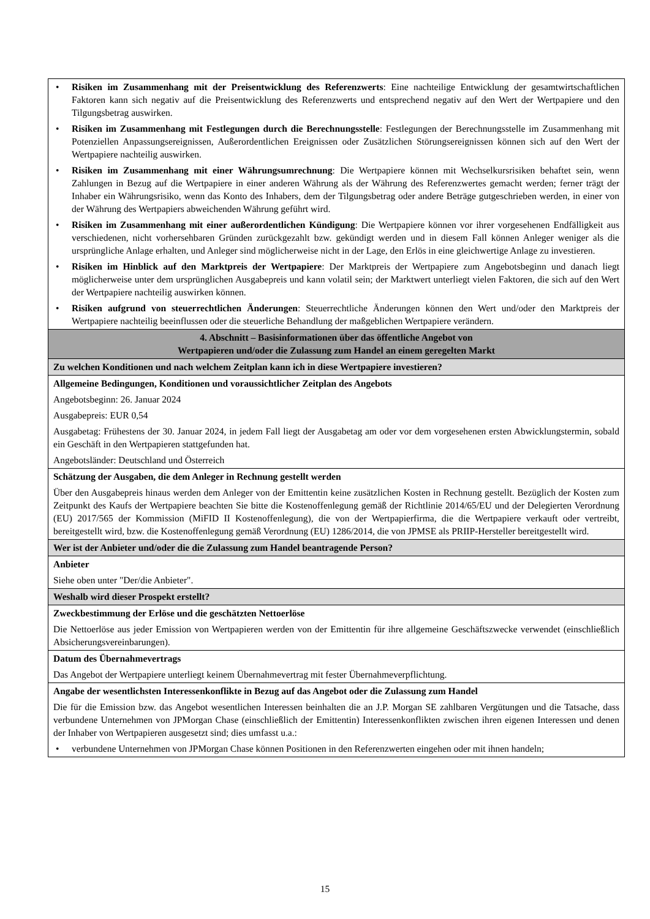| • Risiken im Zusammenhang mit der Preisentwicklung des Referenzwerts : Eine nachteilige Entwicklung der gesamtwirtschaftlichen Faktoren kann sich negativ auf die Preisentwicklung des Referenzwerts und entsprechend negativ auf den Wert der Wertpapiere und den Tilgungsbetrag auswirken. • Risiken im Zusammenhang mit Festlegungen durch die Berechnungsstelle : Festlegungen der Berechnungsstelle im Zusammenhang mit Potenziellen Anpassungsereignissen, Außerordentlichen Ereignissen oder Zusätzlichen Störungsereignissen können sich auf den Wert der Wertpapiere nachteilig auswirken. • Risiken im Zusammenhang mit einer Währungsumrechnung : Die Wertpapiere können mit Wechselkursrisiken behaftet sein, wenn Zahlungen in Bezug auf die Wertpapiere in einer anderen Währung als der Währung des Referenzwertes gemacht werden; ferner trägt der Inhaber ein Währungsrisiko, wenn das Konto des Inhabers, dem der Tilgungsbetrag oder andere Beträge gutgeschrieben werden, in einer von der Währung des Wertpapiers abweichenden Währung geführt wird. • Risiken im Zusammenhang mit einer außerordentlichen Kündigung : Die Wertpapiere können vor ihrer vorgesehenen Endfälligkeit aus verschiedenen, nicht vorhersehbaren Gründen zurückgezahlt bzw. gekündigt werden und in diesem Fall können Anleger weniger als die ursprüngliche Anlage erhalten, und Anleger sind möglicherweise nicht in der Lage, den Erlös in eine gleichwertige Anlage zu investieren. • Risiken im Hinblick auf den Marktpreis der Wertpapiere : Der Marktpreis der Wertpapiere zum Angebotsbeginn und danach liegt möglicherweise unter dem ursprünglichen Ausgabepreis und kann volatil sein; der Marktwert unterliegt vielen Faktoren, die sich auf den Wert der Wertpapiere nachteilig auswirken können. • Risiken aufgrund von steuerrechtlichen Änderungen : Steuerrechtliche Änderungen können den Wert und/oder den Marktpreis der Wertpapiere nachteilig beeinflussen oder die steuerliche Behandlung der maßgeblichen Wertpapiere verändern. |
| 4. Abschnitt – Basisinformationen über das öffentliche Angebot von Wertpapieren und/oder die Zulassung zum Handel an einem geregelten Markt |
| Zu welchen Konditionen und nach welchem Zeitplan kann ich in diese Wertpapiere investieren? |
| Allgemeine Bedingungen, Konditionen und voraussichtlicher Zeitplan des Angebots Angebotsbeginn: 26. Januar 2024 Ausgabepreis: EUR 0,54 Ausgabetag: Frühestens der 30. Januar 2024, in jedem Fall liegt der Ausgabetag am oder vor dem vorgesehenen ersten Abwicklungstermin, sobald ein Geschäft in den Wertpapieren stattgefunden hat. Angebotsländer: Deutschland und Österreich |
| Schätzung der Ausgaben, die dem Anleger in Rechnung gestellt werden Über den Ausgabepreis hinaus werden dem Anleger von der Emittentin keine zusätzlichen Kosten in Rechnung gestellt. Bezüglich der Kosten zum Zeitpunkt des Kaufs der Wertpapiere beachten Sie bitte die Kostenoffenlegung gemäß der Richtlinie 2014/65/EU und der Delegierten Verordnung (EU) 2017/565 der Kommission (MiFID II Kostenoffenlegung), die von der Wertpapierfirma, die die Wertpapiere verkauft oder vertreibt, bereitgestellt wird, bzw. die Kostenoffenlegung gemäß Verordnung (EU) 1286/2014, die von JPMSE als PRIIP-Hersteller bereitgestellt wird. |
| Wer ist der Anbieter und/oder die die Zulassung zum Handel beantragende Person? |
| Anbieter Siehe oben unter "Der/die Anbieter". |
| Weshalb wird dieser Prospekt erstellt? |
| Zweckbestimmung der Erlöse und die geschätzten Nettoerlöse Die Nettoerlöse aus jeder Emission von Wertpapieren werden von der Emittentin für ihre allgemeine Geschäftszwecke verwendet (einschließlich Absicherungsvereinbarungen). |
| Datum des Übernahmevertrags Das Angebot der Wertpapiere unterliegt keinem Übernahmevertrag mit fester Übernahmeverpflichtung. |
| Angabe der wesentlichsten Interessenkonflikte in Bezug auf das Angebot oder die Zulassung zum Handel Die für die Emission bzw. das Angebot wesentlichen Interessen beinhalten die an J.P. Morgan SE zahlbaren Vergütungen und die Tatsache, dass verbundene Unternehmen von JPMorgan Chase (einschließlich der Emittentin) Interessenkonflikten zwischen ihren eigenen Interessen und denen der Inhaber von Wertpapieren ausgesetzt sind; dies umfasst u.a.: • verbundene Unternehmen von JPMorgan Chase können Positionen in den Referenzwerten eingehen oder mit ihnen handeln; |
15